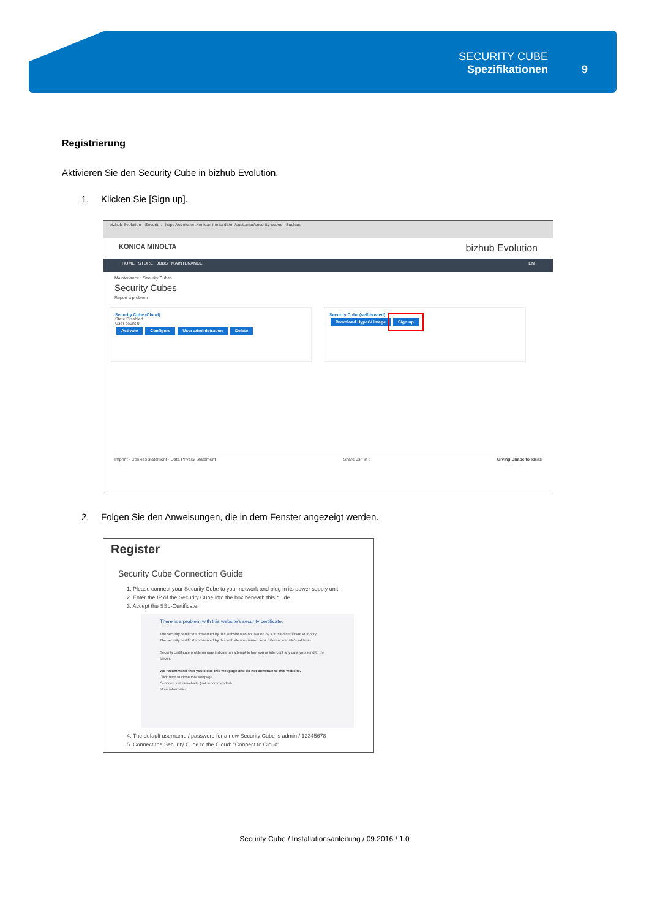SECURITY CUBE
Spezifikationen
9
Registrierung
Aktivieren Sie den Security Cube in bizhub Evolution.
1. Klicken Sie [Sign up].
bizhub Evolution - Securit... https://evolution.konicaminolta.de/en/customer/security-cubes Suchen
KONICA MINOLTA bizhub Evolution
HOME STORE JOBS MAINTENANCE EN
Maintenance › Security Cubes
Security Cubes
Report a problem
Security Cube (Cloud)
State Disabled
User count 0
Activate Configure User administration Delete
Security Cube (self-hosted)
Download HyperV image Sign up
Imprint · Cookies statement · Data Privacy Statement Share us f in t Giving Shape to Ideas
2. Folgen Sie den Anweisungen, die in dem Fenster angezeigt werden.
Register
Security Cube Connection Guide
1. Please connect your Security Cube to your network and plug in its power supply unit.
2. Enter the IP of the Security Cube into the box beneath this guide.
3. Accept the SSL-Certificate.
There is a problem with this website's security certificate.
The security certificate presented by this website was not issued by a trusted certificate authority.
The security certificate presented by this website was issued for a different website's address.
Security certificate problems may indicate an attempt to fool you or intercept any data you send to the server.
We recommend that you close this webpage and do not continue to this website.
Click here to close this webpage.
Continue to this website (not recommended).
More information
4. The default username / password for a new Security Cube is admin / 12345678
5. Connect the Security Cube to the Cloud: "Connect to Cloud"
Security Cube / Installationsanleitung / 09.2016 / 1.0